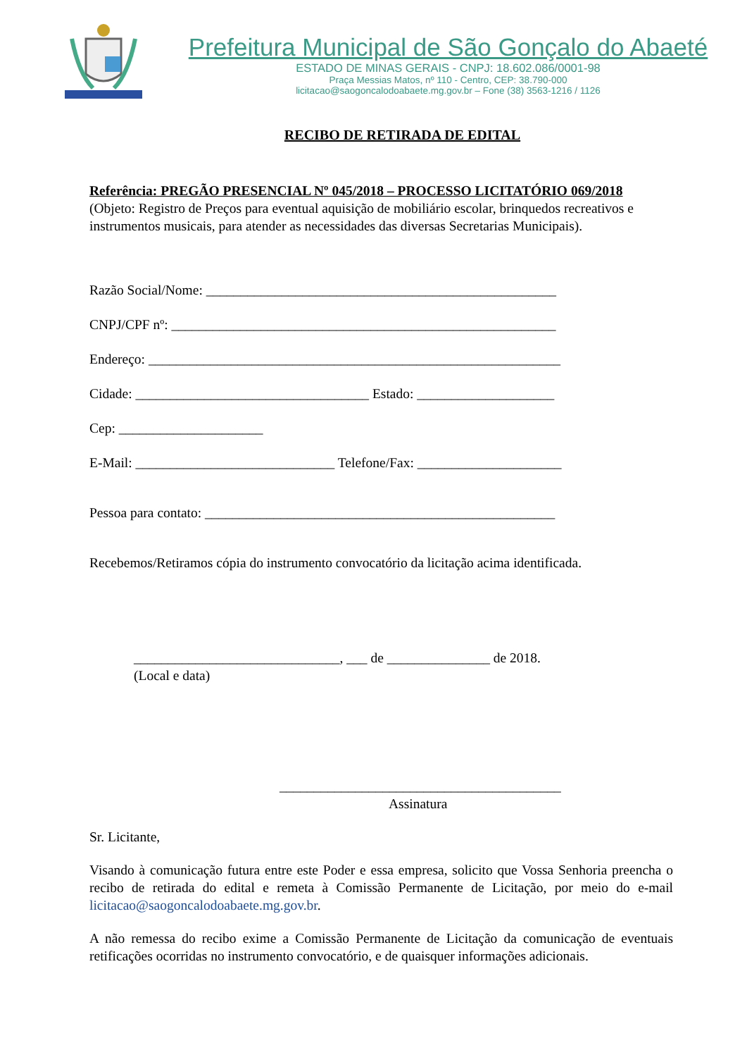Prefeitura Municipal de São Gonçalo do Abaeté
ESTADO DE MINAS GERAIS - CNPJ: 18.602.086/0001-98
Praça Messias Matos, nº 110 - Centro, CEP: 38.790-000
licitacao@saogoncalodoabaete.mg.gov.br – Fone (38) 3563-1216 / 1126
RECIBO DE RETIRADA DE EDITAL
Referência: PREGÃO PRESENCIAL Nº 045/2018 – PROCESSO LICITATÓRIO 069/2018
(Objeto: Registro de Preços para eventual aquisição de mobiliário escolar, brinquedos recreativos e instrumentos musicais, para atender as necessidades das diversas Secretarias Municipais).
Razão Social/Nome: ___________________________________________________
CNPJ/CPF nº: ________________________________________________________
Endereço: ____________________________________________________________
Cidade: __________________________________ Estado: ____________________
Cep: _____________________
E-Mail: _____________________________ Telefone/Fax: _____________________
Pessoa para contato: ___________________________________________________
Recebemos/Retiramos cópia do instrumento convocatório da licitação acima identificada.
______________________________, ___ de _______________ de 2018.
(Local e data)
_________________________________________
Assinatura
Sr. Licitante,
Visando à comunicação futura entre este Poder e essa empresa, solicito que Vossa Senhoria preencha o recibo de retirada do edital e remeta à Comissão Permanente de Licitação, por meio do e-mail licitacao@saogoncalodoabaete.mg.gov.br.
A não remessa do recibo exime a Comissão Permanente de Licitação da comunicação de eventuais retificações ocorridas no instrumento convocatório, e de quaisquer informações adicionais.